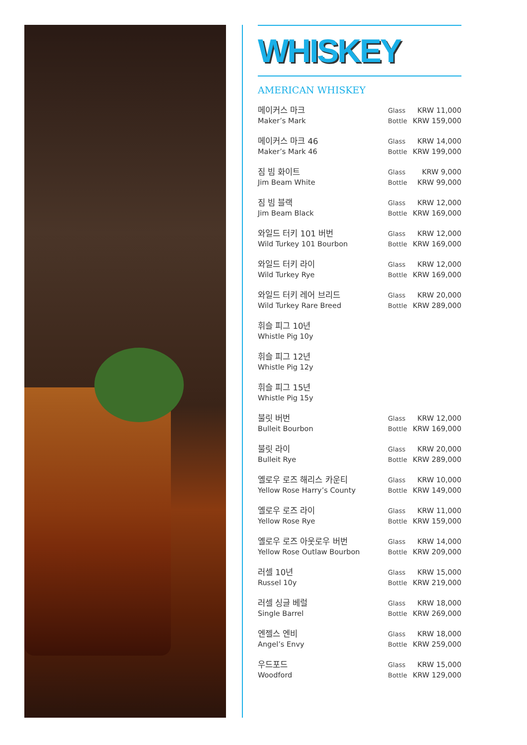WHISKEY
AMERICAN WHISKEY
| 메이커스 마크 | Glass | KRW 11,000 |
| Maker’s Mark | Bottle | KRW 159,000 |
| 메이커스 마크 46 | Glass | KRW 14,000 |
| Maker’s Mark 46 | Bottle | KRW 199,000 |
| 짐 빔 화이트 | Glass | KRW 9,000 |
| Jim Beam White | Bottle | KRW 99,000 |
| 짐 빔 블랙 | Glass | KRW 12,000 |
| Jim Beam Black | Bottle | KRW 169,000 |
| 와일드 터키 101 버번 | Glass | KRW 12,000 |
| Wild Turkey 101 Bourbon | Bottle | KRW 169,000 |
| 와일드 터키 라이 | Glass | KRW 12,000 |
| Wild Turkey Rye | Bottle | KRW 169,000 |
| 와일드 터키 레어 브리드 | Glass | KRW 20,000 |
| Wild Turkey Rare Breed | Bottle | KRW 289,000 |
| 휘슬 피그 10년 | | |
| Whistle Pig 10y | | |
| 휘슬 피그 12년 | | |
| Whistle Pig 12y | | |
| 휘슬 피그 15년 | | |
| Whistle Pig 15y | | |
| 불릿 버번 | Glass | KRW 12,000 |
| Bulleit Bourbon | Bottle | KRW 169,000 |
| 불릿 라이 | Glass | KRW 20,000 |
| Bulleit Rye | Bottle | KRW 289,000 |
| 옐로우 로즈 해리스 카운티 | Glass | KRW 10,000 |
| Yellow Rose Harry’s County | Bottle | KRW 149,000 |
| 옐로우 로즈 라이 | Glass | KRW 11,000 |
| Yellow Rose Rye | Bottle | KRW 159,000 |
| 옐로우 로즈 아웃로우 버번 | Glass | KRW 14,000 |
| Yellow Rose Outlaw Bourbon | Bottle | KRW 209,000 |
| 러셀 10년 | Glass | KRW 15,000 |
| Russel 10y | Bottle | KRW 219,000 |
| 러셀 싱글 베럴 | Glass | KRW 18,000 |
| Single Barrel | Bottle | KRW 269,000 |
| 엔젤스 엔비 | Glass | KRW 18,000 |
| Angel’s Envy | Bottle | KRW 259,000 |
| 우드포드 | Glass | KRW 15,000 |
| Woodford | Bottle | KRW 129,000 |